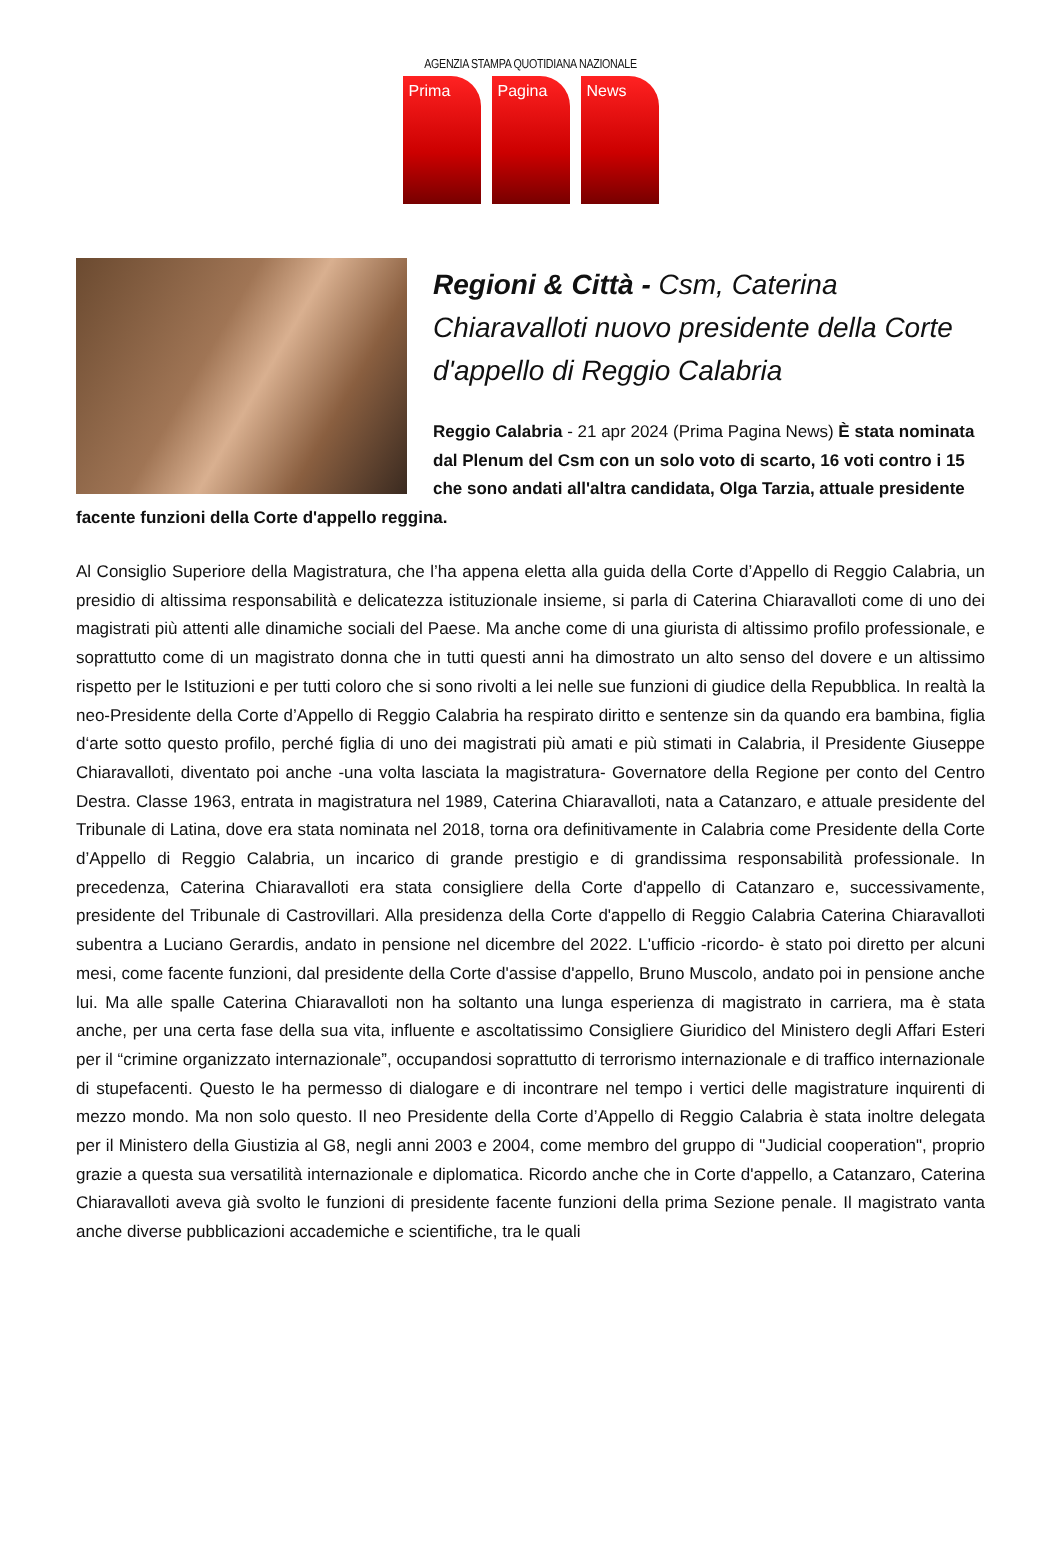AGENZIA STAMPA QUOTIDIANA NAZIONALE
Prima Pagina News
Regioni & Città - Csm, Caterina Chiaravalloti nuovo presidente della Corte d'appello di Reggio Calabria
Reggio Calabria - 21 apr 2024 (Prima Pagina News) È stata nominata dal Plenum del Csm con un solo voto di scarto, 16 voti contro i 15 che sono andati all'altra candidata, Olga Tarzia, attuale presidente facente funzioni della Corte d'appello reggina.
Al Consiglio Superiore della Magistratura, che l’ha appena eletta alla guida della Corte d’Appello di Reggio Calabria, un presidio di altissima responsabilità e delicatezza istituzionale insieme, si parla di Caterina Chiaravalloti come di uno dei magistrati più attenti alle dinamiche sociali del Paese. Ma anche come di una giurista di altissimo profilo professionale, e soprattutto come di un magistrato donna che in tutti questi anni ha dimostrato un alto senso del dovere e un altissimo rispetto per le Istituzioni e per tutti coloro che si sono rivolti a lei nelle sue funzioni di giudice della Repubblica. In realtà la neo-Presidente della Corte d’Appello di Reggio Calabria ha respirato diritto e sentenze sin da quando era bambina, figlia d‘arte sotto questo profilo, perché figlia di uno dei magistrati più amati e più stimati in Calabria, il Presidente Giuseppe Chiaravalloti, diventato poi anche -una volta lasciata la magistratura- Governatore della Regione per conto del Centro Destra. Classe 1963, entrata in magistratura nel 1989, Caterina Chiaravalloti, nata a Catanzaro, e attuale presidente del Tribunale di Latina, dove era stata nominata nel 2018, torna ora definitivamente in Calabria come Presidente della Corte d’Appello di Reggio Calabria, un incarico di grande prestigio e di grandissima responsabilità professionale. In precedenza, Caterina Chiaravalloti era stata consigliere della Corte d'appello di Catanzaro e, successivamente, presidente del Tribunale di Castrovillari. Alla presidenza della Corte d'appello di Reggio Calabria Caterina Chiaravalloti subentra a Luciano Gerardis, andato in pensione nel dicembre del 2022. L'ufficio -ricordo- è stato poi diretto per alcuni mesi, come facente funzioni, dal presidente della Corte d'assise d'appello, Bruno Muscolo, andato poi in pensione anche lui. Ma alle spalle Caterina Chiaravalloti non ha soltanto una lunga esperienza di magistrato in carriera, ma è stata anche, per una certa fase della sua vita, influente e ascoltatissimo Consigliere Giuridico del Ministero degli Affari Esteri per il “crimine organizzato internazionale”, occupandosi soprattutto di terrorismo internazionale e di traffico internazionale di stupefacenti. Questo le ha permesso di dialogare e di incontrare nel tempo i vertici delle magistrature inquirenti di mezzo mondo. Ma non solo questo. Il neo Presidente della Corte d’Appello di Reggio Calabria è stata inoltre delegata per il Ministero della Giustizia al G8, negli anni 2003 e 2004, come membro del gruppo di "Judicial cooperation", proprio grazie a questa sua versatilità internazionale e diplomatica. Ricordo anche che in Corte d'appello, a Catanzaro, Caterina Chiaravalloti aveva già svolto le funzioni di presidente facente funzioni della prima Sezione penale. Il magistrato vanta anche diverse pubblicazioni accademiche e scientifiche, tra le quali